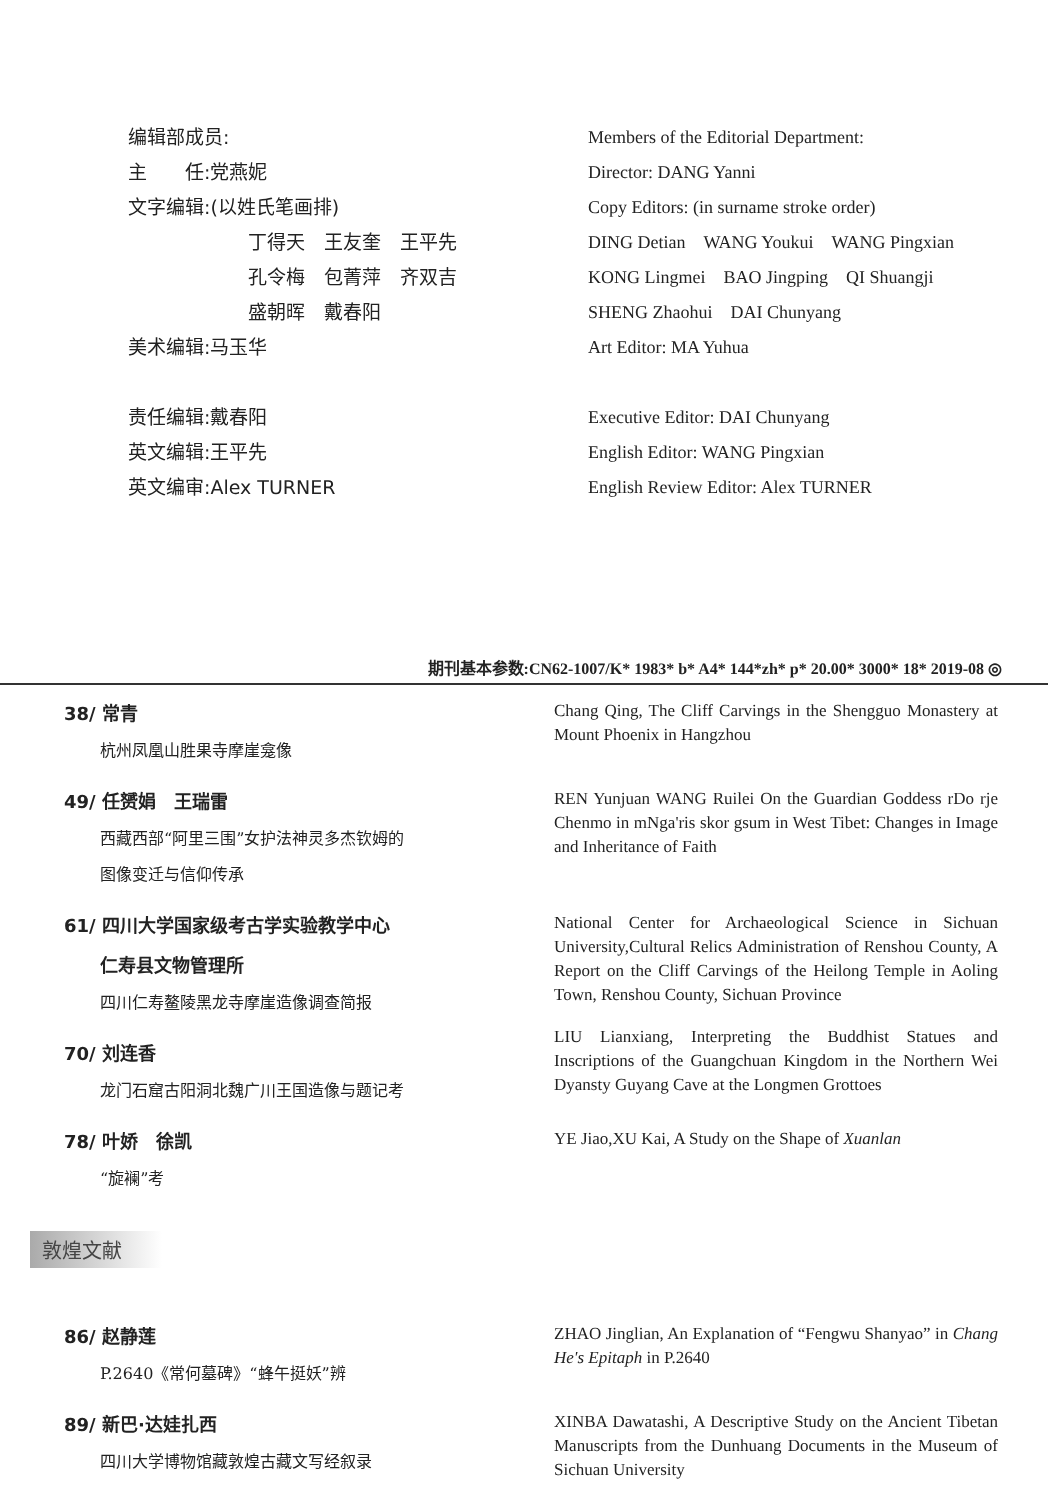编辑部成员:
主　　任:党燕妮
文字编辑:(以姓氏笔画排)
丁得天　王友奎　王平先
孔令梅　包菁萍　齐双吉
盛朝晖　戴春阳
美术编辑:马玉华
责任编辑:戴春阳
英文编辑:王平先
英文编审:Alex TURNER
Members of the Editorial Department:
Director: DANG Yanni
Copy Editors: (in surname stroke order)
DING Detian　WANG Youkui　WANG Pingxian
KONG Lingmei　BAO Jingping　QI Shuangji
SHENG Zhaohui　DAI Chunyang
Art Editor: MA Yuhua
Executive Editor: DAI Chunyang
English Editor: WANG Pingxian
English Review Editor: Alex TURNER
期刊基本参数:CN62-1007/K* 1983* b* A4* 144*zh* p* 20.00* 3000* 18* 2019-08 ◎
38/ 常青
杭州凤凰山胜果寺摩崖龛像
Chang Qing, The Cliff Carvings in the Shengguo Monastery at Mount Phoenix in Hangzhou
49/ 任赟娟　王瑞雷
西藏西部“阿里三围”女护法神灵多杰钦姆的
图像变迁与信仰传承
REN Yunjuan WANG Ruilei On the Guardian Goddess rDo rje Chenmo in mNga'ris skor gsum in West Tibet: Changes in Image and Inheritance of Faith
61/ 四川大学国家级考古学实验教学中心
仁寿县文物管理所
四川仁寿鳌陵黑龙寺摩崖造像调查简报
National Center for Archaeological Science in Sichuan University,Cultural Relics Administration of Renshou County, A Report on the Cliff Carvings of the Heilong Temple in Aoling Town, Renshou County, Sichuan Province
70/ 刘连香
龙门石窟古阳洞北魏广川王国造像与题记考
LIU Lianxiang, Interpreting the Buddhist Statues and Inscriptions of the Guangchuan Kingdom in the Northern Wei Dyansty Guyang Cave at the Longmen Grottoes
78/ 叶娇　徐凯
“旋襕”考
YE Jiao,XU Kai, A Study on the Shape of Xuanlan
敦煌文献
86/ 赵静莲
P.2640《常何墓碑》“蜂午挺妖”辨
ZHAO Jinglian, An Explanation of “Fengwu Shanyao” in Chang He's Epitaph in P.2640
89/ 新巴·达娃扎西
四川大学博物馆藏敦煌古藏文写经叙录
XINBA Dawatashi, A Descriptive Study on the Ancient Tibetan Manuscripts from the Dunhuang Documents in the Museum of Sichuan University